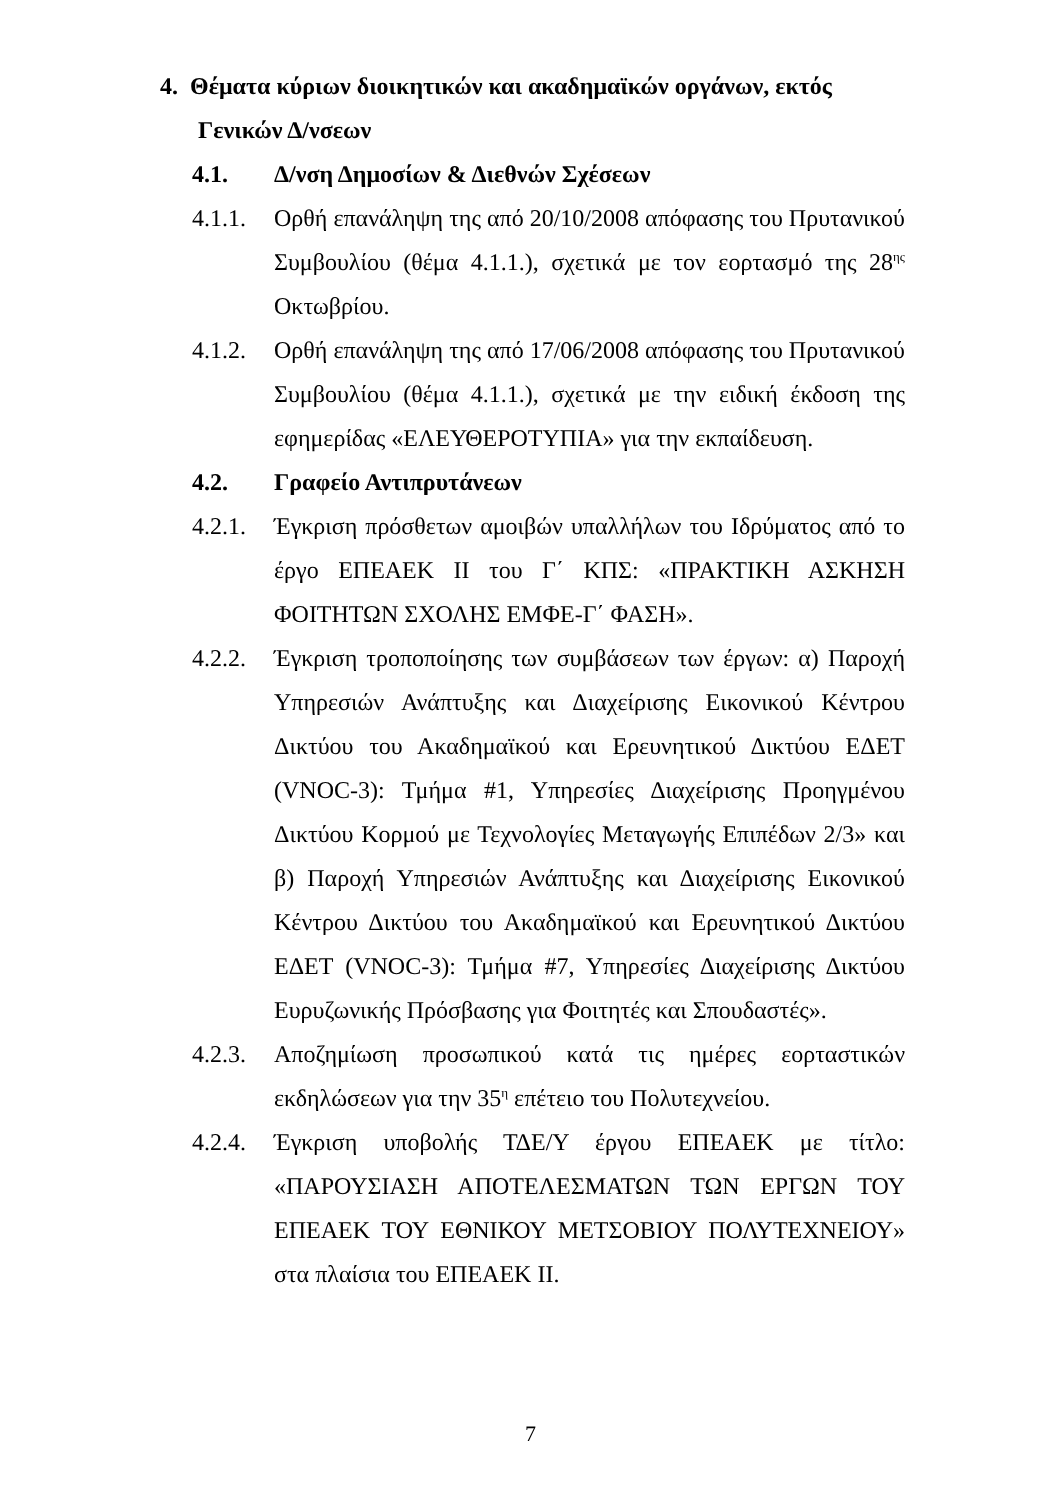4. Θέματα κύριων διοικητικών και ακαδημαϊκών οργάνων, εκτός
Γενικών Δ/νσεων
4.1. Δ/νση Δημοσίων & Διεθνών Σχέσεων
4.1.1.
Ορθή επανάληψη της από 20/10/2008 απόφασης του Πρυτανικού Συμβουλίου (θέμα 4.1.1.), σχετικά με τον εορτασμό της 28<sup>ης</sup> Οκτωβρίου.
4.1.2.
Ορθή επανάληψη της από 17/06/2008 απόφασης του Πρυτανικού Συμβουλίου (θέμα 4.1.1.), σχετικά με την ειδική έκδοση της εφημερίδας «ΕΛΕΥΘΕΡΟΤΥΠΙΑ» για την εκπαίδευση.
4.2. Γραφείο Αντιπρυτάνεων
4.2.1.
Έγκριση πρόσθετων αμοιβών υπαλλήλων του Ιδρύματος από το έργο ΕΠΕΑΕΚ ΙΙ του Γ΄ ΚΠΣ: «ΠΡΑΚΤΙΚΗ ΑΣΚΗΣΗ ΦΟΙΤΗΤΩΝ ΣΧΟΛΗΣ ΕΜΦΕ-Γ΄ ΦΑΣΗ».
4.2.2.
Έγκριση τροποποίησης των συμβάσεων των έργων: α) Παροχή Υπηρεσιών Ανάπτυξης και Διαχείρισης Εικονικού Κέντρου Δικτύου του Ακαδημαϊκού και Ερευνητικού Δικτύου ΕΔΕΤ (VNOC-3): Τμήμα #1, Υπηρεσίες Διαχείρισης Προηγμένου Δικτύου Κορμού με Τεχνολογίες Μεταγωγής Επιπέδων 2/3» και β) Παροχή Υπηρεσιών Ανάπτυξης και Διαχείρισης Εικονικού Κέντρου Δικτύου του Ακαδημαϊκού και Ερευνητικού Δικτύου ΕΔΕΤ (VNOC-3): Τμήμα #7, Υπηρεσίες Διαχείρισης Δικτύου Ευρυζωνικής Πρόσβασης για Φοιτητές και Σπουδαστές».
4.2.3.
Αποζημίωση προσωπικού κατά τις ημέρες εορταστικών εκδηλώσεων για την 35<sup>η</sup> επέτειο του Πολυτεχνείου.
4.2.4.
Έγκριση υποβολής ΤΔΕ/Υ έργου ΕΠΕΑΕΚ με τίτλο: «ΠΑΡΟΥΣΙΑΣΗ ΑΠΟΤΕΛΕΣΜΑΤΩΝ ΤΩΝ ΕΡΓΩΝ ΤΟΥ ΕΠΕΑΕΚ ΤΟΥ ΕΘΝΙΚΟΥ ΜΕΤΣΟΒΙΟΥ ΠΟΛΥΤΕΧΝΕΙΟΥ» στα πλαίσια του ΕΠΕΑΕΚ ΙΙ.
7